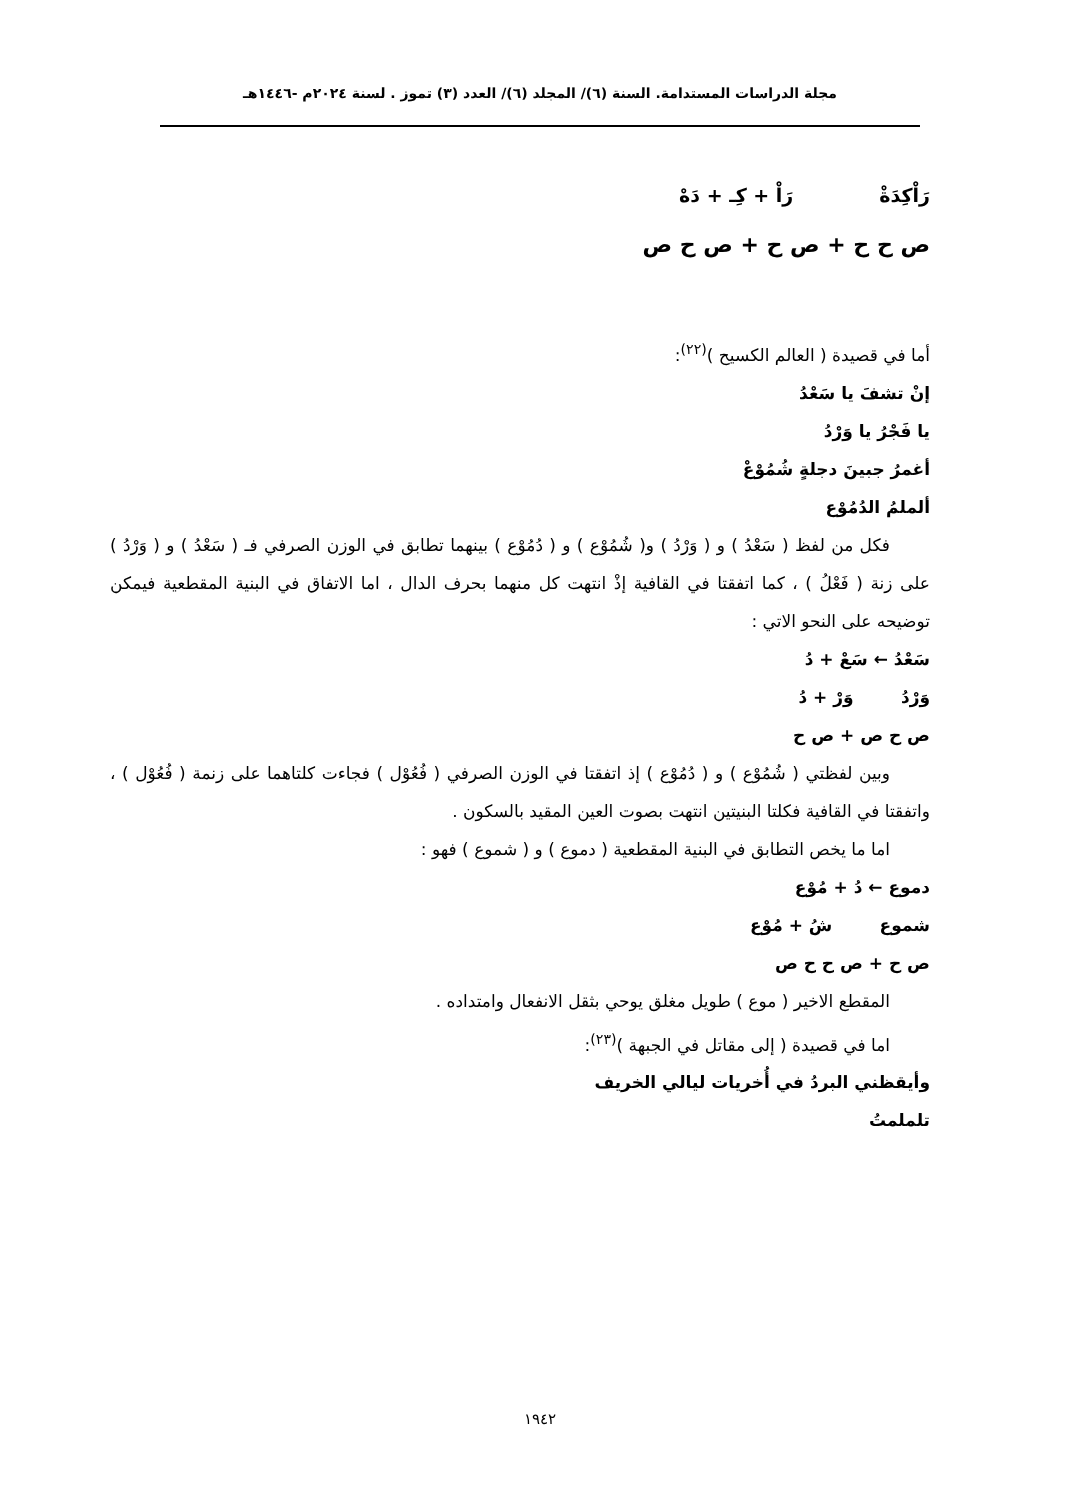مجلة الدراسات المستدامة. السنة (٦)/ المجلد (٦)/ العدد (٣) تموز . لسنة ٢٠٢٤م -١٤٤٦هـ
رَاْكِدَةْ رَاْ + كِـ + دَهْ
ص ح ح + ص ح + ص ح ص
أما في قصيدة ( العالم الكسيح )<sup>(٢٢)</sup>:
إنْ تشفَ يا سَعْدُ
يا فَجْرُ يا وَرْدُ
أغمرُ جبينَ دجلةٍ شُمُوْعْ
ألملمُ الدُمُوْع
فكل من لفظ ( سَعْدُ ) و ( وَرْدُ ) و( شُمُوْع ) و ( دُمُوْع ) بينهما تطابق في الوزن الصرفي فـ ( سَعْدُ ) و ( وَرْدُ ) على زنة ( فَعْلُ ) ، كما اتفقتا في القافية إذْ انتهت كل منهما بحرف الدال ، اما الاتفاق في البنية المقطعية فيمكن توضيحه على النحو الاتي :
سَعْدُ ← سَعْ + دُ
وَرْدُ وَرْ + دُ
ص ح ص + ص ح
وبين لفظتي ( شُمُوْع ) و ( دُمُوْع ) إذ اتفقتا في الوزن الصرفي ( فُعُوْل ) فجاءت كلتاهما على زنمة ( فُعُوْل ) ، واتفقتا في القافية فكلتا البنيتين انتهت بصوت العين المقيد بالسكون .
اما ما يخص التطابق في البنية المقطعية ( دموع ) و ( شموع ) فهو :
دموع ← دُ + مُوْع
شموع شُ + مُوْع
ص ح + ص ح ح ص
المقطع الاخير ( موع ) طويل مغلق يوحي بثقل الانفعال وامتداده .
اما في قصيدة ( إلى مقاتل في الجبهة )<sup>(٢٣)</sup>:
وأيقظني البردُ في أُخريات ليالي الخريف
تلملمتُ
١٩٤٢